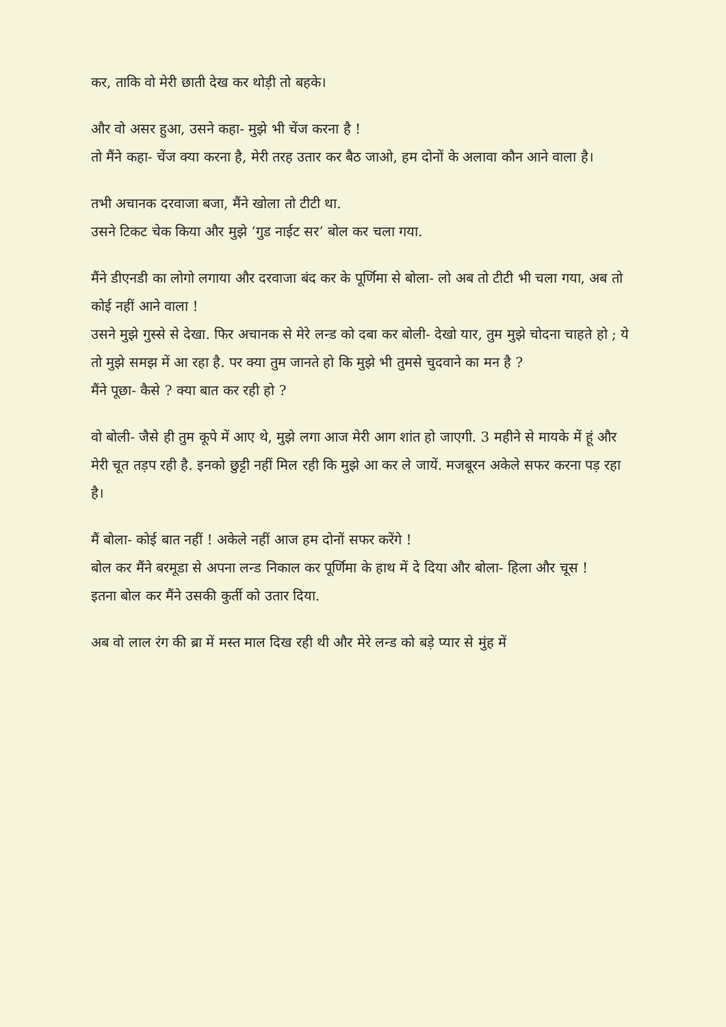कर, ताकि वो मेरी छाती देख कर थोड़ी तो बहके।
और वो असर हुआ, उसने कहा- मुझे भी चेंज करना है !
तो मैंने कहा- चेंज क्या करना है, मेरी तरह उतार कर बैठ जाओ, हम दोनों के अलावा कौन आने वाला है।
तभी अचानक दरवाजा बजा, मैंने खोला तो टीटी था.
उसने टिकट चेक किया और मुझे ‘गुड नाईट सर’ बोल कर चला गया.
मैंने डीएनडी का लोगो लगाया और दरवाजा बंद कर के पूर्णिमा से बोला- लो अब तो टीटी भी चला गया, अब तो कोई नहीं आने वाला !
उसने मुझे गुस्से से देखा. फिर अचानक से मेरे लन्ड को दबा कर बोली- देखो यार, तुम मुझे चोदना चाहते हो ; ये तो मुझे समझ में आ रहा है. पर क्या तुम जानते हो कि मुझे भी तुमसे चुदवाने का मन है ?
मैंने पूछा- कैसे ? क्या बात कर रही हो ?
वो बोली- जैसे ही तुम कूपे में आए थे, मुझे लगा आज मेरी आग शांत हो जाएगी. 3 महीने से मायके में हूं और मेरी चूत तड़प रही है. इनको छुट्टी नहीं मिल रही कि मुझे आ कर ले जायें. मजबूरन अकेले सफर करना पड़ रहा है।
मैं बोला- कोई बात नहीं ! अकेले नहीं आज हम दोनों सफर करेंगे !
बोल कर मैंने बरमूडा से अपना लन्ड निकाल कर पूर्णिमा के हाथ में दे दिया और बोला- हिला और चूस !
इतना बोल कर मैंने उसकी कुर्ती को उतार दिया.
अब वो लाल रंग की ब्रा में मस्त माल दिख रही थी और मेरे लन्ड को बड़े प्यार से मुंह में